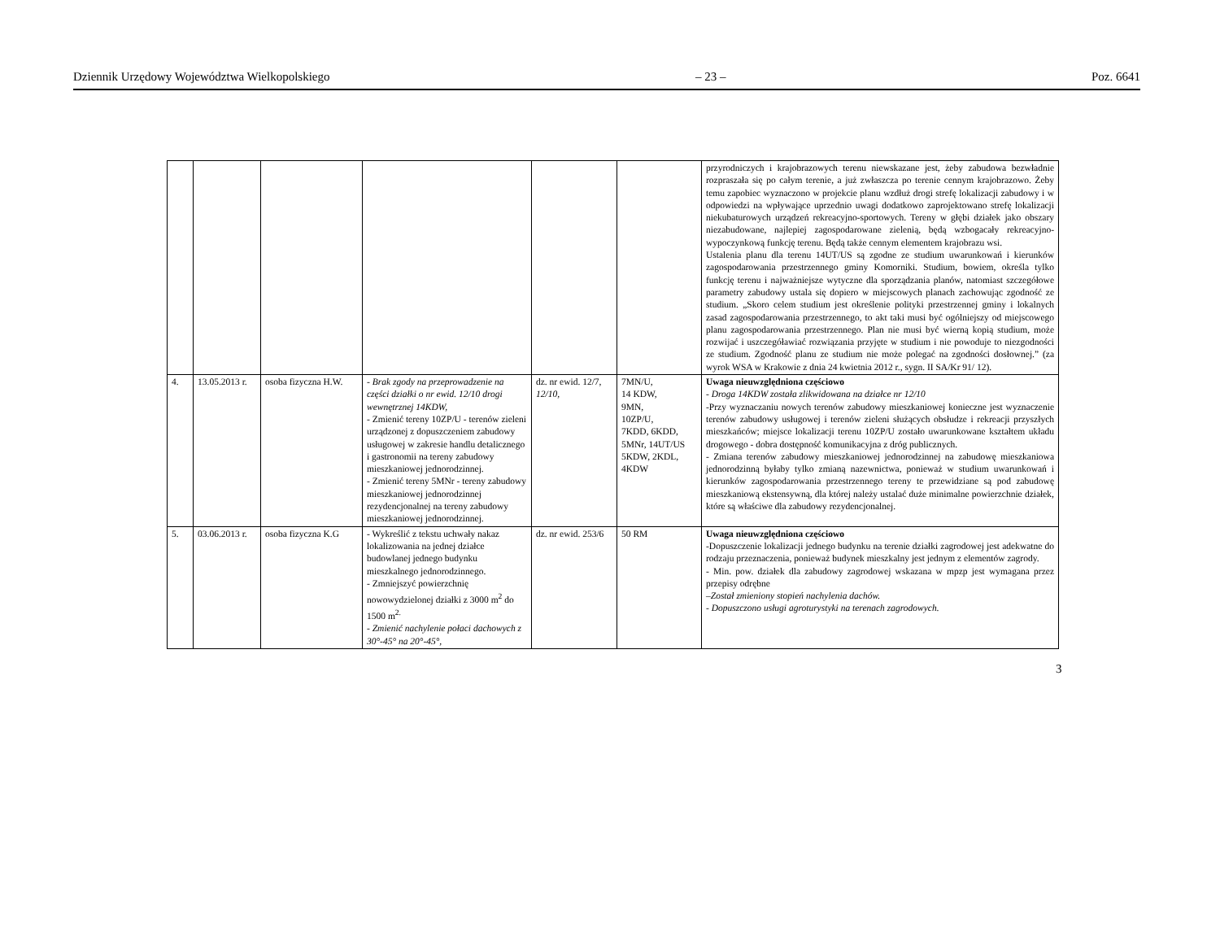Dziennik Urzędowy Województwa Wielkopolskiego – 23 – Poz. 6641
| | | | | | | przyrodniczych i krajobrazowych terenu niewskazane jest, żeby zabudowa bezwładnie rozpraszała się po całym terenie, a już zwłaszcza po terenie cennym krajobrazowo. Żeby temu zapobiec wyznaczono w projekcie planu wzdłuż drogi strefę lokalizacji zabudowy i w odpowiedzi na wpływające uprzednio uwagi dodatkowo zaprojektowano strefę lokalizacji niekubaturowych urządzeń rekreacyjno-sportowych. Tereny w głębi działek jako obszary niezabudowane, najlepiej zagospodarowane zielenią, będą wzbogacały rekreacyjno-wypoczynkową funkcję terenu. Będą także cennym elementem krajobrazu wsi. Ustalenia planu dla terenu 14UT/US są zgodne ze studium uwarunkowań i kierunków zagospodarowania przestrzennego gminy Komorniki. Studium, bowiem, określa tylko funkcję terenu i najważniejsze wytyczne dla sporządzania planów, natomiast szczegółowe parametry zabudowy ustala się dopiero w miejscowych planach zachowując zgodność ze studium. „Skoro celem studium jest określenie polityki przestrzennej gminy i lokalnych zasad zagospodarowania przestrzennego, to akt taki musi być ogólniejszy od miejscowego planu zagospodarowania przestrzennego. Plan nie musi być wierną kopią studium, może rozwijać i uszczegóławiać rozwiązania przyjęte w studium i nie powoduje to niezgodności ze studium. Zgodność planu ze studium nie może polegać na zgodności dosłownej.” (za wyrok WSA w Krakowie z dnia 24 kwietnia 2012 r., sygn. II SA/Kr 91/ 12). |
| 4. | 13.05.2013 r. | osoba fizyczna H.W. | - Brak zgody na przeprowadzenie na części działki o nr ewid. 12/10 drogi wewnętrznej 14KDW, - Zmienić tereny 10ZP/U - terenów zieleni urządzonej z dopuszczeniem zabudowy usługowej w zakresie handlu detalicznego i gastronomii na tereny zabudowy mieszkaniowej jednorodzinnej. - Zmienić tereny 5MNr - tereny zabudowy mieszkaniowej jednorodzinnej rezydencjonalnej na tereny zabudowy mieszkaniowej jednorodzinnej. | dz. nr ewid. 12/7, 12/10, | 7MN/U, 14 KDW, 9MN, 10ZP/U, 7KDD, 6KDD, 5MNr, 14UT/US 5KDW, 2KDL, 4KDW | Uwaga nieuwzględniona częściowo - Droga 14KDW została zlikwidowana na działce nr 12/10 -Przy wyznaczaniu nowych terenów zabudowy mieszkaniowej konieczne jest wyznaczenie terenów zabudowy usługowej i terenów zieleni służących obsłudze i rekreacji przyszłych mieszkańców; miejsce lokalizacji terenu 10ZP/U zostało uwarunkowane kształtem układu drogowego - dobra dostępność komunikacyjna z dróg publicznych. - Zmiana terenów zabudowy mieszkaniowej jednorodzinnej na zabudowę mieszkaniowa jednorodzinną byłaby tylko zmianą nazewnictwa, ponieważ w studium uwarunkowań i kierunków zagospodarowania przestrzennego tereny te przewidziane są pod zabudowę mieszkaniową ekstensywną, dla której należy ustalać duże minimalne powierzchnie działek, które są właściwe dla zabudowy rezydencjonalnej. |
| 5. | 03.06.2013 r. | osoba fizyczna K.G | - Wykreślić z tekstu uchwały nakaz lokalizowania na jednej działce budowlanej jednego budynku mieszkalnego jednorodzinnego. - Zmniejszyć powierzchnię nowowydzielonej działki z 3000 m<sup>2</sup> do 1500 m<sup>2.</sup> - Zmienić nachylenie połaci dachowych z 30°-45° na 20°-45°, | dz. nr ewid. 253/6 | 50 RM | Uwaga nieuwzględniona częściowo -Dopuszczenie lokalizacji jednego budynku na terenie działki zagrodowej jest adekwatne do rodzaju przeznaczenia, ponieważ budynek mieszkalny jest jednym z elementów zagrody. - Min. pow. działek dla zabudowy zagrodowej wskazana w mpzp jest wymagana przez przepisy odrębne –Został zmieniony stopień nachylenia dachów. - Dopuszczono usługi agroturystyki na terenach zagrodowych. |
3